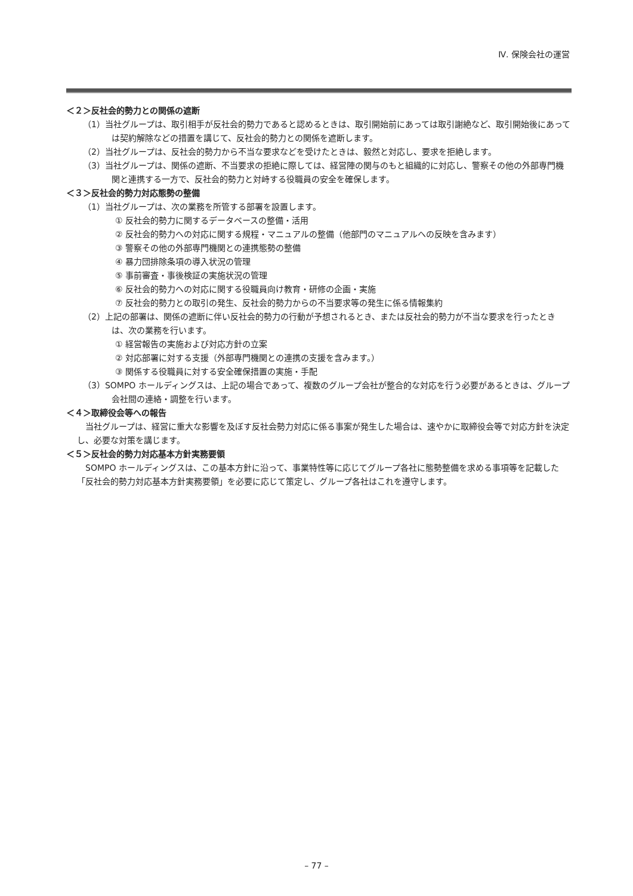Ⅳ. 保険会社の運営
＜２＞反社会的勢力との関係の遮断
（1）当社グループは、取引相手が反社会的勢力であると認めるときは、取引開始前にあっては取引謝絶など、取引開始後にあっては契約解除などの措置を講じて、反社会的勢力との関係を遮断します。
（2）当社グループは、反社会的勢力から不当な要求などを受けたときは、毅然と対応し、要求を拒絶します。
（3）当社グループは、関係の遮断、不当要求の拒絶に際しては、経営陣の関与のもと組織的に対応し、警察その他の外部専門機関と連携する一方で、反社会的勢力と対峙する役職員の安全を確保します。
＜３＞反社会的勢力対応態勢の整備
（1）当社グループは、次の業務を所管する部署を設置します。
① 反社会的勢力に関するデータベースの整備・活用
② 反社会的勢力への対応に関する規程・マニュアルの整備（他部門のマニュアルへの反映を含みます）
③ 警察その他の外部専門機関との連携態勢の整備
④ 暴力団排除条項の導入状況の管理
⑤ 事前審査・事後検証の実施状況の管理
⑥ 反社会的勢力への対応に関する役職員向け教育・研修の企画・実施
⑦ 反社会的勢力との取引の発生、反社会的勢力からの不当要求等の発生に係る情報集約
（2）上記の部署は、関係の遮断に伴い反社会的勢力の行動が予想されるとき、または反社会的勢力が不当な要求を行ったときは、次の業務を行います。
① 経営報告の実施および対応方針の立案
② 対応部署に対する支援（外部専門機関との連携の支援を含みます。）
③ 関係する役職員に対する安全確保措置の実施・手配
（3）SOMPO ホールディングスは、上記の場合であって、複数のグループ会社が整合的な対応を行う必要があるときは、グループ会社間の連絡・調整を行います。
＜４＞取締役会等への報告
当社グループは、経営に重大な影響を及ぼす反社会勢力対応に係る事案が発生した場合は、速やかに取締役会等で対応方針を決定し、必要な対策を講じます。
＜５＞反社会的勢力対応基本方針実務要領
SOMPO ホールディングスは、この基本方針に沿って、事業特性等に応じてグループ各社に態勢整備を求める事項等を記載した「反社会的勢力対応基本方針実務要領」を必要に応じて策定し、グループ各社はこれを遵守します。
– 77 –